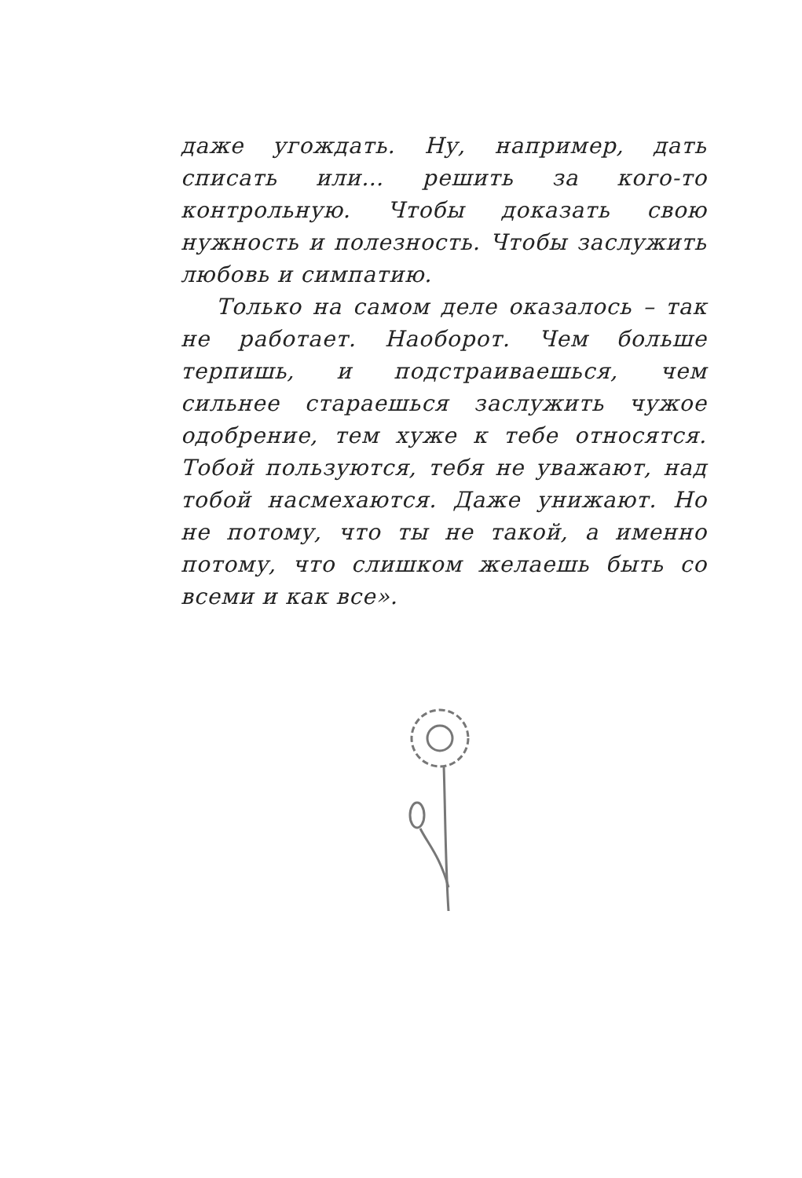даже угождать. Ну, например, дать списать или… решить за кого-то контрольную. Чтобы доказать свою нужность и полезность. Чтобы заслужить любовь и симпатию.
Только на самом деле оказалось – так не работает. Наоборот. Чем больше терпишь, и подстраиваешься, чем сильнее стараешься заслужить чужое одобрение, тем хуже к тебе относятся. Тобой пользуются, тебя не уважают, над тобой насмехаются. Даже унижают. Но не потому, что ты не такой, а именно потому, что слишком желаешь быть со всеми и как все».